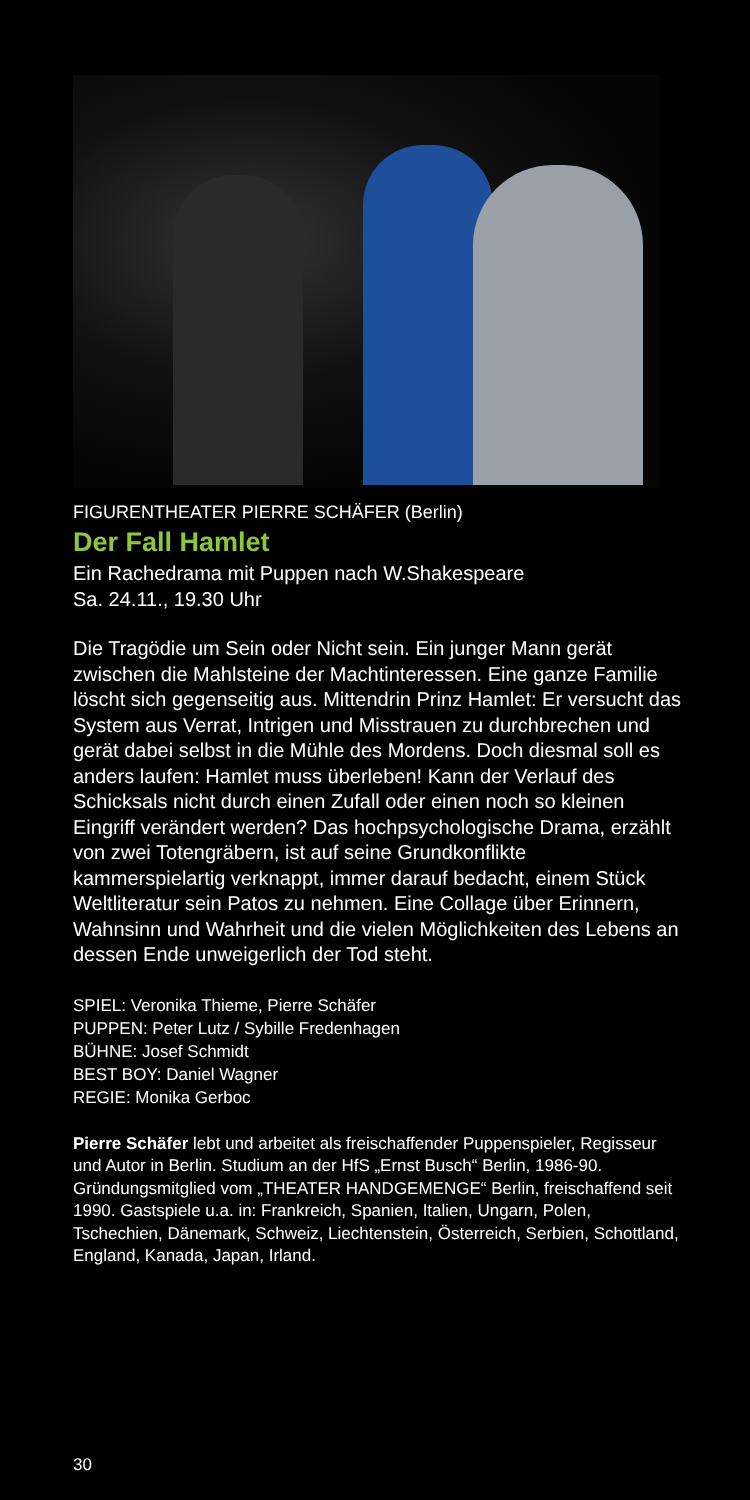FIGURENTHEATER PIERRE SCHÄFER (Berlin)
Der Fall Hamlet
Ein Rachedrama mit Puppen nach W.Shakespeare
Sa. 24.11., 19.30 Uhr
Die Tragödie um Sein oder Nicht sein. Ein junger Mann gerät zwischen die Mahlsteine der Machtinteressen. Eine ganze Familie löscht sich gegenseitig aus. Mittendrin Prinz Hamlet: Er versucht das System aus Verrat, Intrigen und Misstrauen zu durchbrechen und gerät dabei selbst in die Mühle des Mordens. Doch diesmal soll es anders laufen: Hamlet muss überleben! Kann der Verlauf des Schicksals nicht durch einen Zufall oder einen noch so kleinen Eingriff verändert werden? Das hochpsychologische Drama, erzählt von zwei Totengräbern, ist auf seine Grundkonflikte kammerspielartig verknappt, immer darauf bedacht, einem Stück Weltliteratur sein Patos zu nehmen. Eine Collage über Erinnern, Wahnsinn und Wahrheit und die vielen Möglichkeiten des Lebens an dessen Ende unweigerlich der Tod steht.
SPIEL: Veronika Thieme, Pierre Schäfer
PUPPEN: Peter Lutz / Sybille Fredenhagen
BÜHNE: Josef Schmidt
BEST BOY: Daniel Wagner
REGIE: Monika Gerboc
Pierre Schäfer lebt und arbeitet als freischaffender Puppenspieler, Regisseur und Autor in Berlin. Studium an der HfS „Ernst Busch“ Berlin, 1986-90. Gründungsmitglied vom „THEATER HANDGEMENGE“ Berlin, freischaffend seit 1990. Gastspiele u.a. in: Frankreich, Spanien, Italien, Ungarn, Polen, Tschechien, Dänemark, Schweiz, Liechtenstein, Österreich, Serbien, Schottland, England, Kanada, Japan, Irland.
30